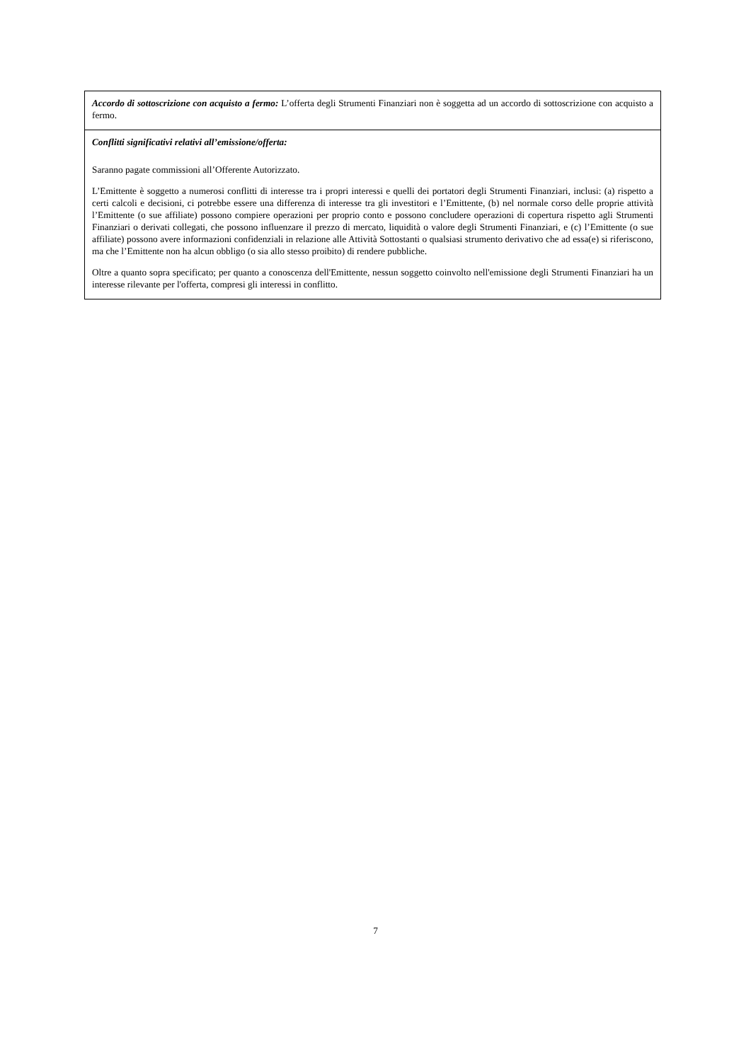| Accordo di sottoscrizione con acquisto a fermo: L’offerta degli Strumenti Finanziari non è soggetta ad un accordo di sottoscrizione con acquisto a fermo. |
| Conflitti significativi relativi all’emissione/offerta: Saranno pagate commissioni all’Offerente Autorizzato. L’Emittente è soggetto a numerosi conflitti di interesse tra i propri interessi e quelli dei portatori degli Strumenti Finanziari, inclusi: (a) rispetto a certi calcoli e decisioni, ci potrebbe essere una differenza di interesse tra gli investitori e l’Emittente, (b) nel normale corso delle proprie attività l’Emittente (o sue affiliate) possono compiere operazioni per proprio conto e possono concludere operazioni di copertura rispetto agli Strumenti Finanziari o derivati collegati, che possono influenzare il prezzo di mercato, liquidità o valore degli Strumenti Finanziari, e (c) l’Emittente (o sue affiliate) possono avere informazioni confidenziali in relazione alle Attività Sottostanti o qualsiasi strumento derivativo che ad essa(e) si riferiscono, ma che l’Emittente non ha alcun obbligo (o sia allo stesso proibito) di rendere pubbliche. Oltre a quanto sopra specificato; per quanto a conoscenza dell'Emittente, nessun soggetto coinvolto nell'emissione degli Strumenti Finanziari ha un interesse rilevante per l'offerta, compresi gli interessi in conflitto. |
7